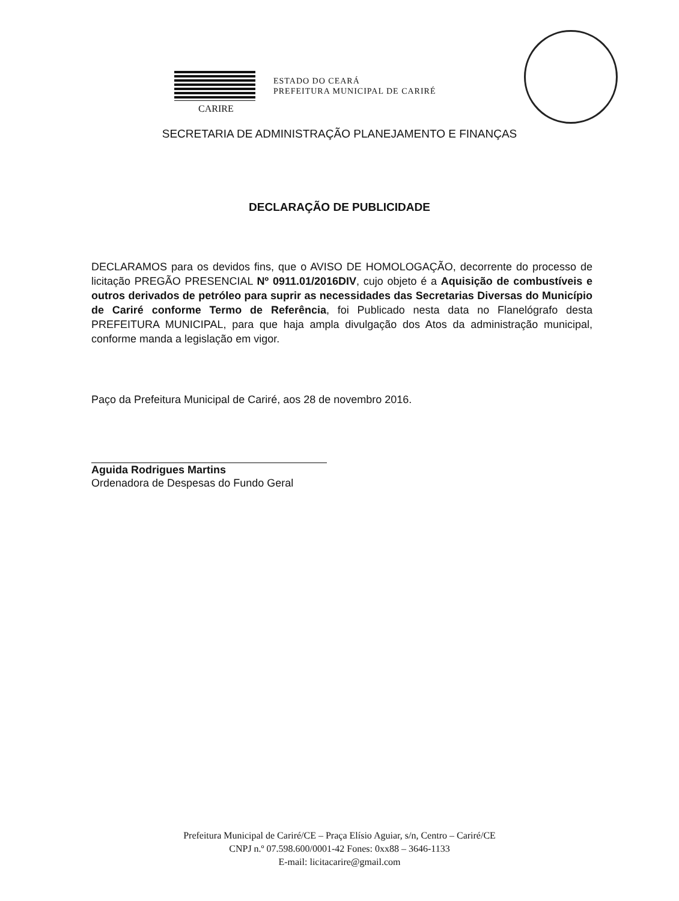ESTADO DO CEARÁ
PREFEITURA MUNICIPAL DE CARIRÉ
CARIRE
SECRETARIA DE ADMINISTRAÇÃO PLANEJAMENTO E FINANÇAS
DECLARAÇÃO DE PUBLICIDADE
DECLARAMOS para os devidos fins, que o AVISO DE HOMOLOGAÇÃO, decorrente do processo de licitação PREGÃO PRESENCIAL Nº 0911.01/2016DIV, cujo objeto é a Aquisição de combustíveis e outros derivados de petróleo para suprir as necessidades das Secretarias Diversas do Município de Cariré conforme Termo de Referência, foi Publicado nesta data no Flanelógrafo desta PREFEITURA MUNICIPAL, para que haja ampla divulgação dos Atos da administração municipal, conforme manda a legislação em vigor.
Paço da Prefeitura Municipal de Cariré, aos 28 de novembro 2016.
Aguida Rodrigues Martins
Ordenadora de Despesas do Fundo Geral
Prefeitura Municipal de Cariré/CE – Praça Elísio Aguiar, s/n, Centro – Cariré/CE
CNPJ n.º 07.598.600/0001-42 Fones: 0xx88 – 3646-1133
E-mail: licitacarire@gmail.com